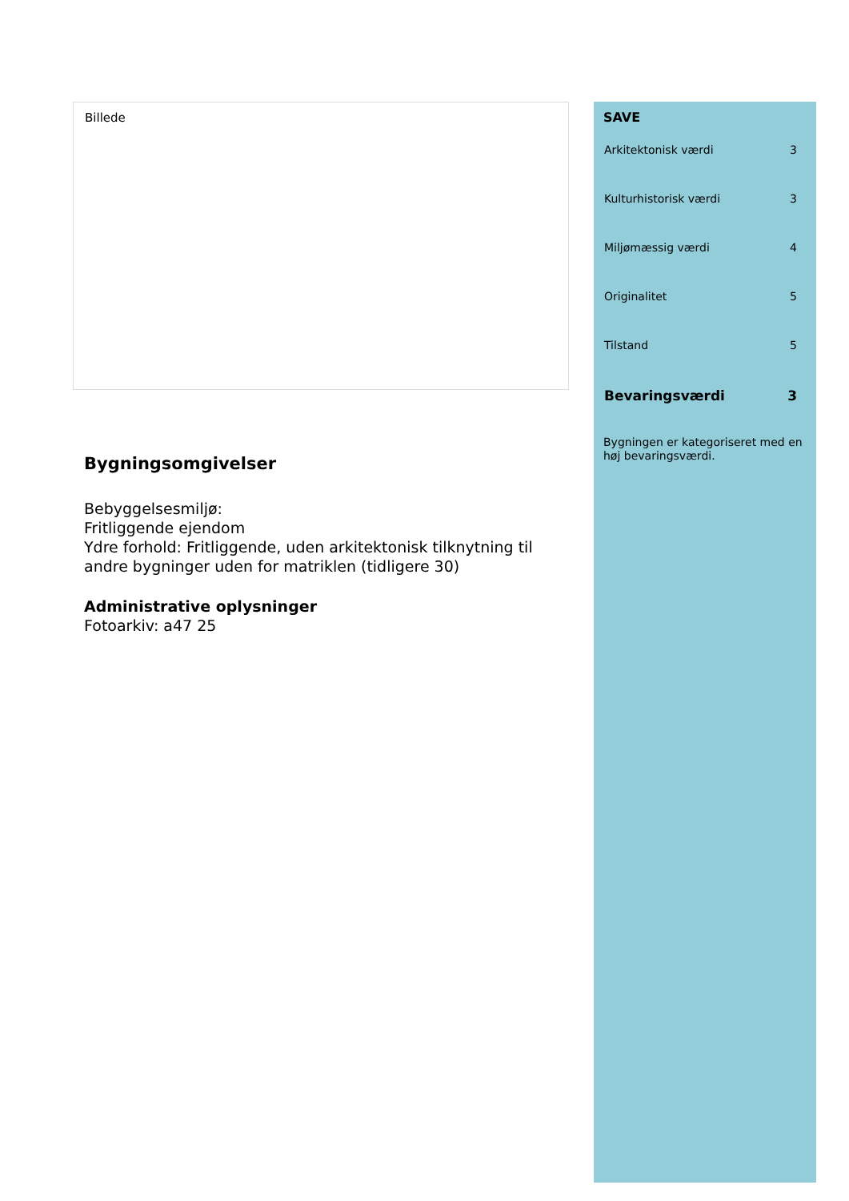Billede
Bygningsomgivelser
Bebyggelsesmiljø:
Fritliggende ejendom
Ydre forhold: Fritliggende, uden arkitektonisk tilknytning til andre bygninger uden for matriklen (tidligere 30)
Administrative oplysninger
Fotoarkiv: a47 25
SAVE
| Arkitektonisk værdi | 3 |
| Kulturhistorisk værdi | 3 |
| Miljømæssig værdi | 4 |
| Originalitet | 5 |
| Tilstand | 5 |
| Bevaringsværdi | 3 |
Bygningen er kategoriseret med en høj bevaringsværdi.